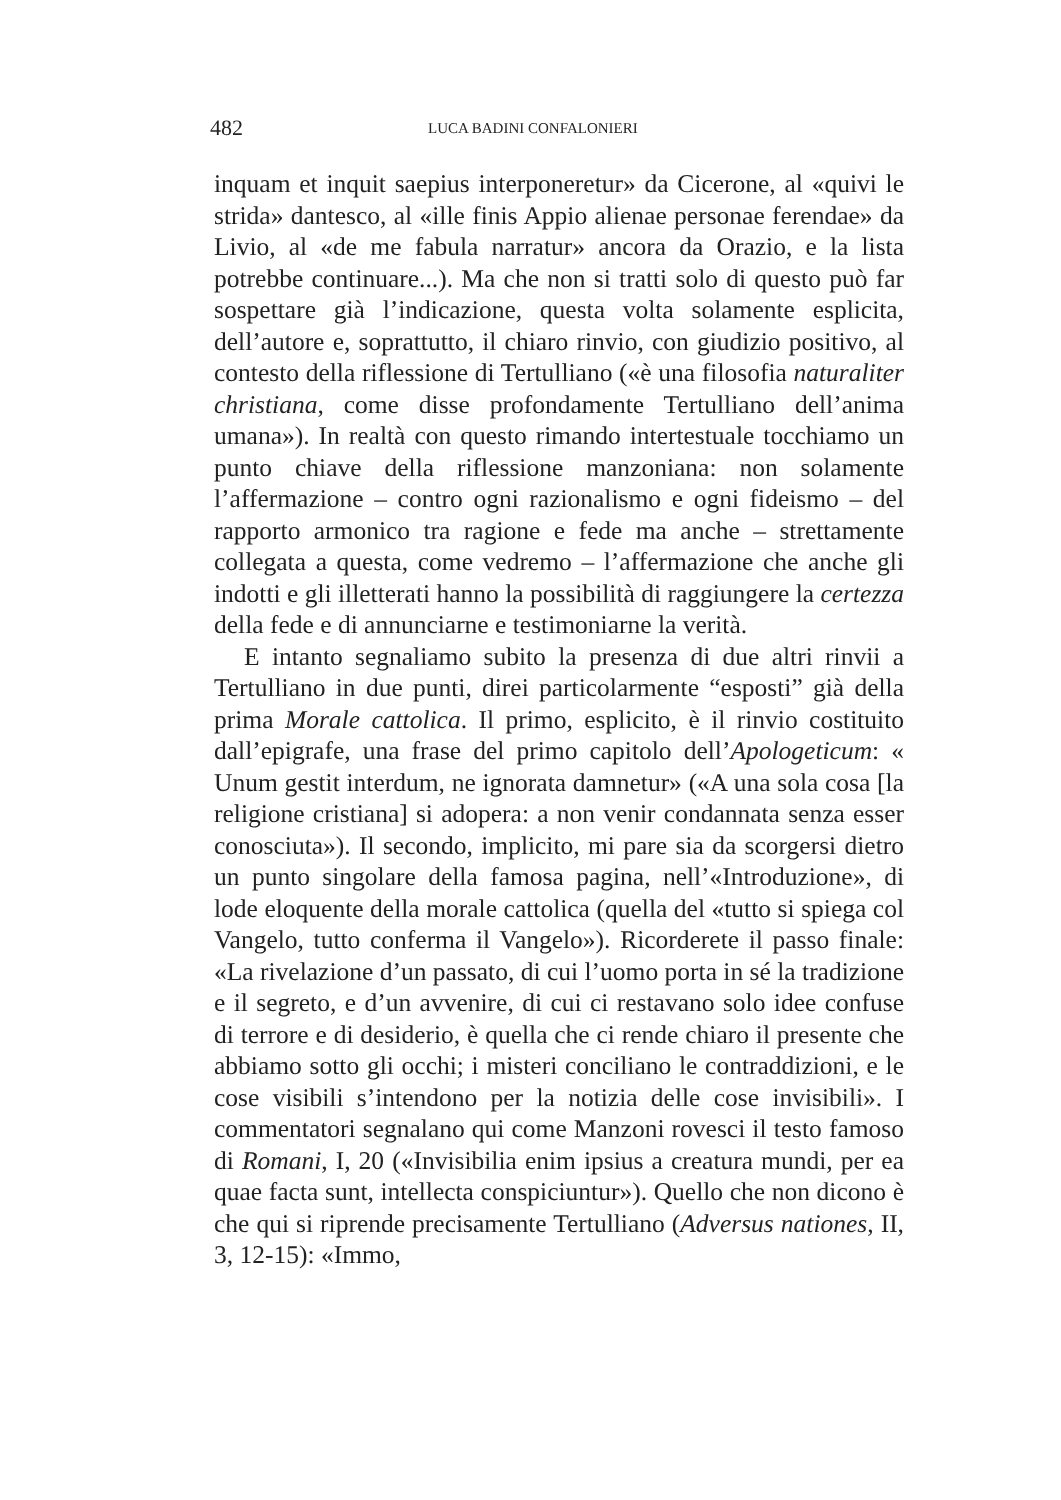482 LUCA BADINI CONFALONIERI
inquam et inquit saepius interponeretur» da Cicerone, al «quivi le strida» dantesco, al «ille finis Appio alienae personae ferendae» da Livio, al «de me fabula narratur» ancora da Orazio, e la lista potrebbe continuare...). Ma che non si tratti solo di questo può far sospettare già l’indicazione, questa volta solamente esplicita, dell’autore e, soprattutto, il chiaro rinvio, con giudizio positivo, al contesto della riflessione di Tertulliano («è una filosofia naturaliter christiana, come disse profondamente Tertulliano dell’anima umana»). In realtà con questo rimando intertestuale tocchiamo un punto chiave della riflessione manzoniana: non solamente l’affermazione – contro ogni razionalismo e ogni fideismo – del rapporto armonico tra ragione e fede ma anche – strettamente collegata a questa, come vedremo – l’affermazione che anche gli indotti e gli illetterati hanno la possibilità di raggiungere la certezza della fede e di annunciarne e testimoniarne la verità.
E intanto segnaliamo subito la presenza di due altri rinvii a Tertulliano in due punti, direi particolarmente “esposti” già della prima Morale cattolica. Il primo, esplicito, è il rinvio costituito dall’epigrafe, una frase del primo capitolo dell’Apologeticum: « Unum gestit interdum, ne ignorata damnetur» («A una sola cosa [la religione cristiana] si adopera: a non venir condannata senza esser conosciuta»). Il secondo, implicito, mi pare sia da scorgersi dietro un punto singolare della famosa pagina, nell’«Introduzione», di lode eloquente della morale cattolica (quella del «tutto si spiega col Vangelo, tutto conferma il Vangelo»). Ricorderete il passo finale: «La rivelazione d’un passato, di cui l’uomo porta in sé la tradizione e il segreto, e d’un avvenire, di cui ci restavano solo idee confuse di terrore e di desiderio, è quella che ci rende chiaro il presente che abbiamo sotto gli occhi; i misteri conciliano le contraddizioni, e le cose visibili s’intendono per la notizia delle cose invisibili». I commentatori segnalano qui come Manzoni rovesci il testo famoso di Romani, I, 20 («Invisibilia enim ipsius a creatura mundi, per ea quae facta sunt, intellecta conspiciuntur»). Quello che non dicono è che qui si riprende precisamente Tertulliano (Adversus nationes, II, 3, 12-15): «Immo,